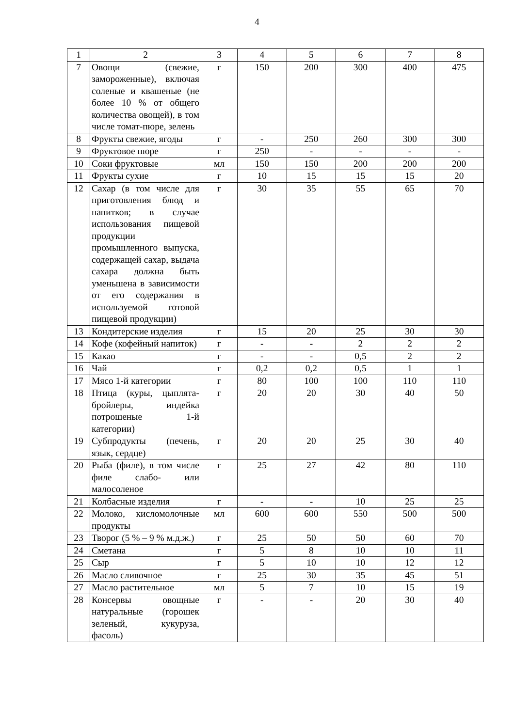4
| 1 | 2 | 3 | 4 | 5 | 6 | 7 | 8 |
| 7 | Овощи (свежие, замороженные), включая соленые и квашеные (не более 10 % от общего количества овощей), в том числе томат-пюре, зелень | г | 150 | 200 | 300 | 400 | 475 |
| 8 | Фрукты свежие, ягоды | г | - | 250 | 260 | 300 | 300 |
| 9 | Фруктовое пюре | г | 250 | - | - | - | - |
| 10 | Соки фруктовые | мл | 150 | 150 | 200 | 200 | 200 |
| 11 | Фрукты сухие | г | 10 | 15 | 15 | 15 | 20 |
| 12 | Сахар (в том числе для приготовления блюд и напитков; в случае использования пищевой продукции промышленного выпуска, содержащей сахар, выдача сахара должна быть уменьшена в зависимости от его содержания в используемой готовой пищевой продукции) | г | 30 | 35 | 55 | 65 | 70 |
| 13 | Кондитерские изделия | г | 15 | 20 | 25 | 30 | 30 |
| 14 | Кофе (кофейный напиток) | г | - | - | 2 | 2 | 2 |
| 15 | Какао | г | - | - | 0,5 | 2 | 2 |
| 16 | Чай | г | 0,2 | 0,2 | 0,5 | 1 | 1 |
| 17 | Мясо 1-й категории | г | 80 | 100 | 100 | 110 | 110 |
| 18 | Птица (куры, цыплята-бройлеры, индейка потрошеные 1-й категории) | г | 20 | 20 | 30 | 40 | 50 |
| 19 | Субпродукты (печень, язык, сердце) | г | 20 | 20 | 25 | 30 | 40 |
| 20 | Рыба (филе), в том числе филе слабо- или малосоленое | г | 25 | 27 | 42 | 80 | 110 |
| 21 | Колбасные изделия | г | - | - | 10 | 25 | 25 |
| 22 | Молоко, кисломолочные продукты | мл | 600 | 600 | 550 | 500 | 500 |
| 23 | Творог (5 % – 9 % м.д.ж.) | г | 25 | 50 | 50 | 60 | 70 |
| 24 | Сметана | г | 5 | 8 | 10 | 10 | 11 |
| 25 | Сыр | г | 5 | 10 | 10 | 12 | 12 |
| 26 | Масло сливочное | г | 25 | 30 | 35 | 45 | 51 |
| 27 | Масло растительное | мл | 5 | 7 | 10 | 15 | 19 |
| 28 | Консервы овощные натуральные (горошек зеленый, кукуруза, фасоль) | г | - | - | 20 | 30 | 40 |